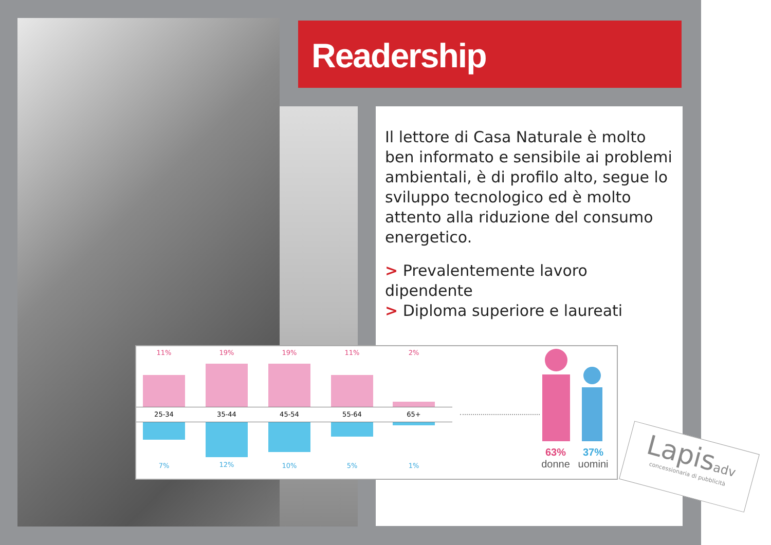Readership
Il lettore di Casa Naturale è molto ben informato e sensibile ai problemi ambientali, è di profilo alto, segue lo sviluppo tecnologico ed è molto attento alla riduzione del consumo energetico.
> Prevalentemente lavoro dipendente
> Diploma superiore e laureati
11% 19% 19% 11% 2%
25-34 35-44 45-54 55-64 65+
7% 12% 10% 5% 1%
63%
donne
37%
uomini
Lapisadv
concessionaria di pubblicità